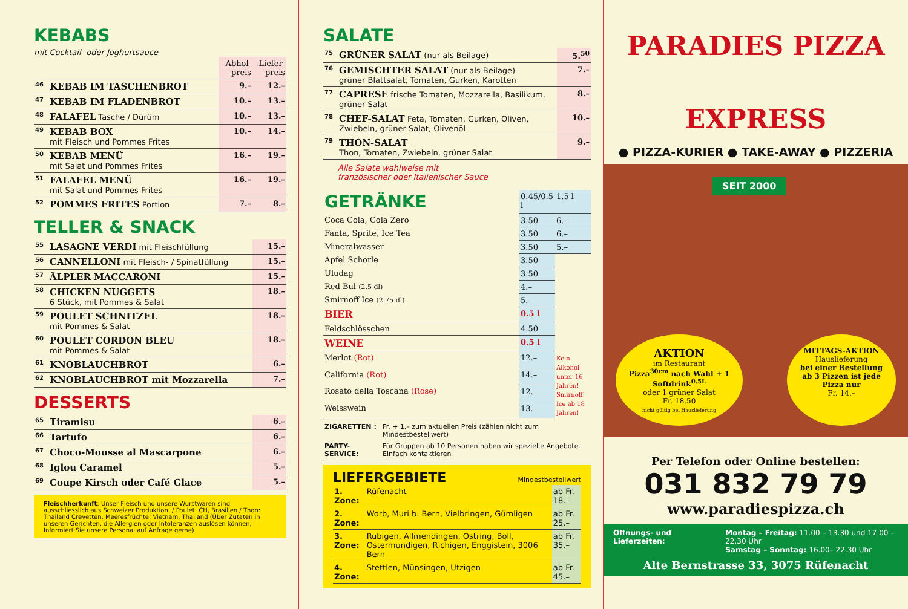KEBABS
mit Cocktail- oder Joghurtsauce
| | | Abhol-preis | Liefer-preis |
| 46 | KEBAB IM TASCHENBROT | 9.– | 12.– |
| 47 | KEBAB IM FLADENBROT | 10.– | 13.– |
| 48 | FALAFEL Tasche / Dürüm | 10.– | 13.– |
| 49 | KEBAB BOX mit Fleisch und Pommes Frites | 10.– | 14.– |
| 50 | KEBAB MENÜ mit Salat und Pommes Frites | 16.– | 19.– |
| 51 | FALAFEL MENÜ mit Salat und Pommes Frites | 16.– | 19.– |
| 52 | POMMES FRITES Portion | 7.– | 8.– |
TELLER & SNACK
| 55 | LASAGNE VERDI mit Fleischfüllung | 15.– |
| 56 | CANNELLONI mit Fleisch- / Spinatfüllung | 15.– |
| 57 | ÄLPLER MACCARONI | 15.– |
| 58 | CHICKEN NUGGETS 6 Stück, mit Pommes & Salat | 18.– |
| 59 | POULET SCHNITZEL mit Pommes & Salat | 18.– |
| 60 | POULET CORDON BLEU mit Pommes & Salat | 18.– |
| 61 | KNOBLAUCHBROT | 6.– |
| 62 | KNOBLAUCHBROT mit Mozzarella | 7.– |
DESSERTS
| 65 | Tiramisu | 6.– |
| 66 | Tartufo | 6.– |
| 67 | Choco-Mousse al Mascarpone | 6.– |
| 68 | Iglou Caramel | 5.– |
| 69 | Coupe Kirsch oder Café Glace | 5.– |
Fleischherkunft: Unser Fleisch und unsere Wurstwaren sind ausschliesslich aus Schweizer Produktion. / Poulet: CH, Brasilien / Thon: Thailand Crevetten, Meeresfrüchte: Vietnam, Thailand (Über Zutaten in unseren Gerichten, die Allergien oder Intoleranzen auslösen können, Informiert Sie unsere Personal auf Anfrage gerne)
SALATE
| 75 | GRÜNER SALAT (nur als Beilage) | 5.<sup>50</sup> |
| 76 | GEMISCHTER SALAT (nur als Beilage) grüner Blattsalat, Tomaten, Gurken, Karotten | 7.– |
| 77 | CAPRESE frische Tomaten, Mozzarella, Basilikum, grüner Salat | 8.– |
| 78 | CHEF-SALAT Feta, Tomaten, Gurken, Oliven, Zwiebeln, grüner Salat, Olivenöl | 10.– |
| 79 | THON-SALAT Thon, Tomaten, Zwiebeln, grüner Salat | 9.– |
Alle Salate wahlweise mit
französischer oder Italienischer Sauce
| GETRÄNKE | 0.45/0.5 l | 1.5 l |
| Coca Cola, Cola Zero | 3.50 | 6.– |
| Fanta, Sprite, Ice Tea | 3.50 | 6.– |
| Mineralwasser | 3.50 | 5.– |
| Apfel Schorle | 3.50 | |
| Uludag | 3.50 | |
| Red Bul (2.5 dl) | 4.– | |
| Smirnoff Ice (2.75 dl) | 5.– | |
| BIER | 0.5 l | |
| Feldschlösschen | 4.50 | |
| WEINE | 0.5 l | |
| Merlot (Rot) | 12.– | Kein Alkohol unter 16 Jahren! Smirnoff Ice ab 18 Jahren! |
| California (Rot) | 14.– | |
| Rosato della Toscana (Rose) | 12.– | |
| Weisswein | 13.– | |
| ZIGARETTEN : | Fr. + 1.– zum aktuellen Preis (zählen nicht zum Mindestbestellwert) |
| PARTY-SERVICE: | Für Gruppen ab 10 Personen haben wir spezielle Angebote. Einfach kontaktieren |
LIEFERGEBIETE Mindestbestellwert
| 1. Zone: | Rüfenacht | ab Fr. 18.– |
| 2. Zone: | Worb, Muri b. Bern, Vielbringen, Gümligen | ab Fr. 25.– |
| 3. Zone: | Rubigen, Allmendingen, Ostring, Boll, Ostermundigen, Richigen, Enggistein, 3006 Bern | ab Fr. 35.– |
| 4. Zone: | Stettlen, Münsingen, Utzigen | ab Fr. 45.– |
PARADIES PIZZA
EXPRESS
● PIZZA-KURIER ● TAKE-AWAY ● PIZZERIA
SEIT 2000
AKTION
im Restaurant
Pizza<sup>30cm</sup> nach Wahl + 1 Softdrink<sup>0.5L</sup>
oder 1 grüner Salat
Fr. 18.50
nicht gültig bei Hauslieferung
MITTAGS-AKTION
Hauslieferung
bei einer Bestellung ab 3 Pizzen ist jede Pizza nur
Fr. 14.–
Per Telefon oder Online bestellen:
031 832 79 79
www.paradiespizza.ch
Öffnungs- und Lieferzeiten: Montag – Freitag: 11.00 – 13.30 und 17.00 – 22.30 Uhr
Samstag – Sonntag: 16.00– 22.30 Uhr
Alte Bernstrasse 33, 3075 Rüfenacht